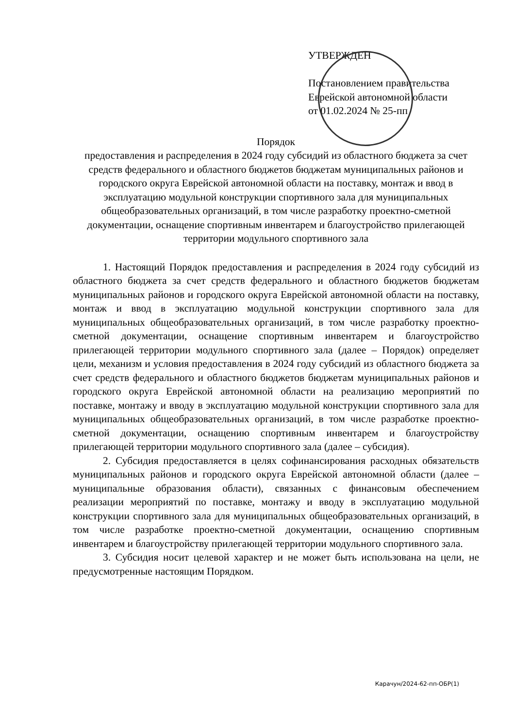УТВЕРЖДЕН
Постановлением правительства
Еврейской автономной области
от 01.02.2024 № 25-пп
Порядок
предоставления и распределения в 2024 году субсидий из областного бюджета за счет средств федерального и областного бюджетов бюджетам муниципальных районов и городского округа Еврейской автономной области на поставку, монтаж и ввод в эксплуатацию модульной конструкции спортивного зала для муниципальных общеобразовательных организаций, в том числе разработку проектно-сметной документации, оснащение спортивным инвентарем и благоустройство прилегающей территории модульного спортивного зала
1. Настоящий Порядок предоставления и распределения в 2024 году субсидий из областного бюджета за счет средств федерального и областного бюджетов бюджетам муниципальных районов и городского округа Еврейской автономной области на поставку, монтаж и ввод в эксплуатацию модульной конструкции спортивного зала для муниципальных общеобразовательных организаций, в том числе разработку проектно-сметной документации, оснащение спортивным инвентарем и благоустройство прилегающей территории модульного спортивного зала (далее – Порядок) определяет цели, механизм и условия предоставления в 2024 году субсидий из областного бюджета за счет средств федерального и областного бюджетов бюджетам муниципальных районов и городского округа Еврейской автономной области на реализацию мероприятий по поставке, монтажу и вводу в эксплуатацию модульной конструкции спортивного зала для муниципальных общеобразовательных организаций, в том числе разработке проектно-сметной документации, оснащению спортивным инвентарем и благоустройству прилегающей территории модульного спортивного зала (далее – субсидия).
2. Субсидия предоставляется в целях софинансирования расходных обязательств муниципальных районов и городского округа Еврейской автономной области (далее – муниципальные образования области), связанных с финансовым обеспечением реализации мероприятий по поставке, монтажу и вводу в эксплуатацию модульной конструкции спортивного зала для муниципальных общеобразовательных организаций, в том числе разработке проектно-сметной документации, оснащению спортивным инвентарем и благоустройству прилегающей территории модульного спортивного зала.
3. Субсидия носит целевой характер и не может быть использована на цели, не предусмотренные настоящим Порядком.
Карачун/2024-62-пп-ОБР(1)